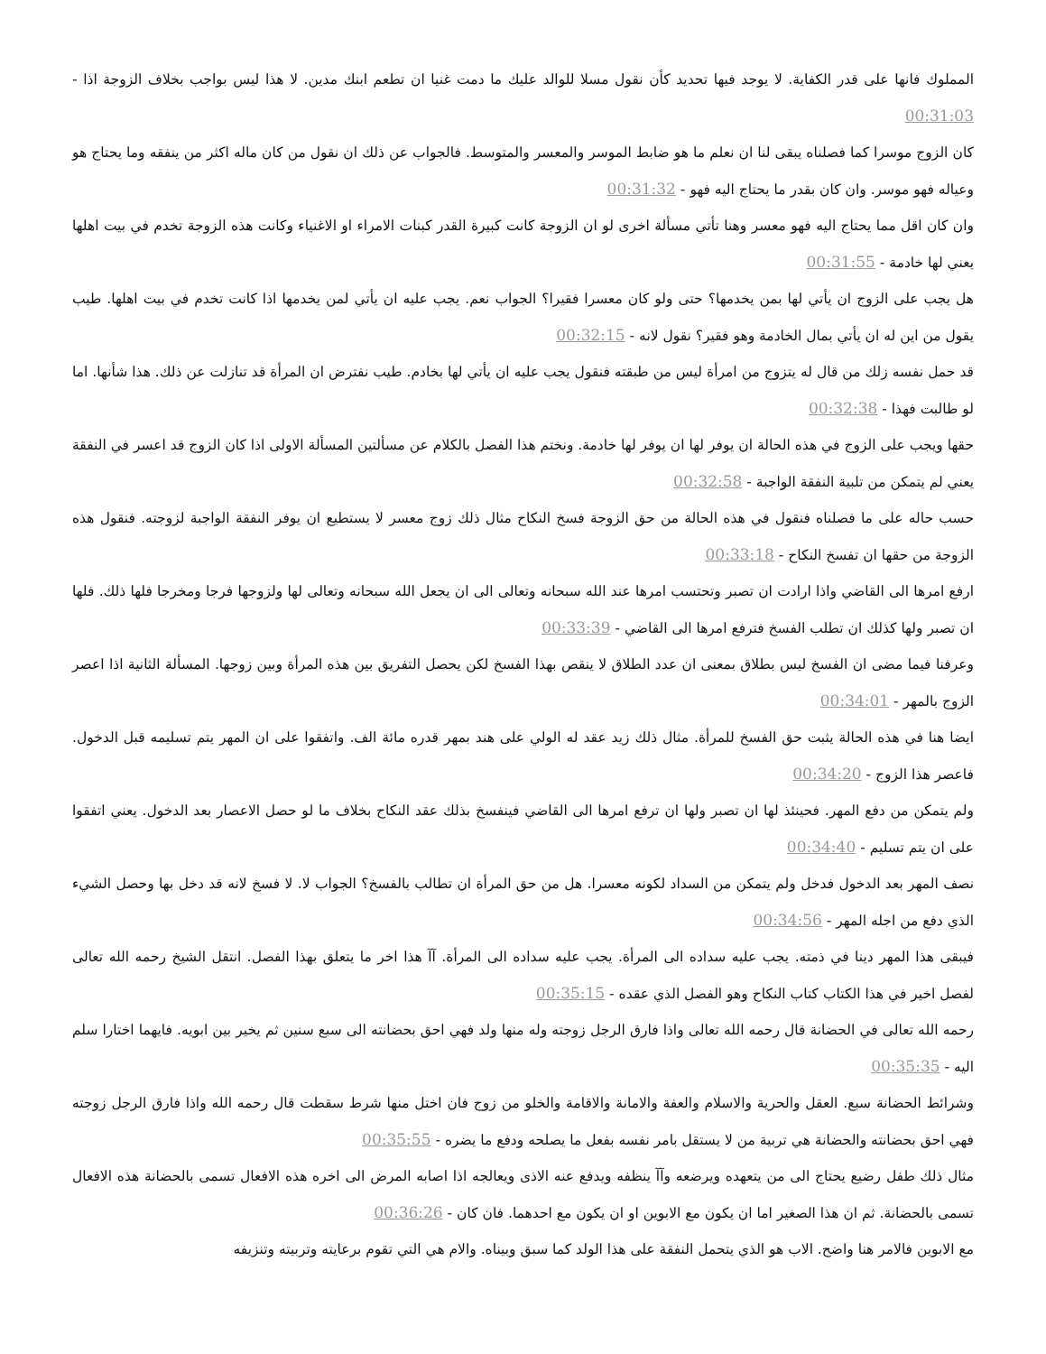المملوك فانها على قدر الكفاية. لا يوجد فيها تحديد كأن نقول مسلا للوالد عليك ما دمت غنيا ان تطعم ابنك مدين. لا هذا ليس بواجب بخلاف الزوجة اذا - 00:31:03
كان الزوج موسرا كما فصلناه يبقى لنا ان نعلم ما هو ضابط الموسر والمعسر والمتوسط. فالجواب عن ذلك ان نقول من كان ماله اكثر من ينفقه وما يحتاج هو وعياله فهو موسر. وان كان بقدر ما يحتاج اليه فهو - 00:31:32
وان كان اقل مما يحتاج اليه فهو معسر وهنا تأتي مسألة اخرى لو ان الزوجة كانت كبيرة القدر كبنات الامراء او الاغنياء وكانت هذه الزوجة تخدم في بيت اهلها يعني لها خادمة - 00:31:55
هل يجب على الزوج ان يأتي لها بمن يخدمها؟ حتى ولو كان معسرا فقيرا؟ الجواب نعم. يجب عليه ان يأتي لمن يخدمها اذا كانت تخدم في بيت اهلها. طيب يقول من اين له ان يأتي بمال الخادمة وهو فقير؟ نقول لانه - 00:32:15
قد حمل نفسه زلك من قال له يتزوج من امرأة ليس من طبقته فنقول يجب عليه ان يأتي لها بخادم. طيب نفترض ان المرأة قد تنازلت عن ذلك. هذا شأنها. اما لو طالبت فهذا - 00:32:38
حقها ويجب على الزوج في هذه الحالة ان يوفر لها ان يوفر لها خادمة. ونختم هذا الفصل بالكلام عن مسألتين المسألة الاولى اذا كان الزوج قد اعسر في النفقة يعني لم يتمكن من تلبية النفقة الواجبة - 00:32:58
حسب حاله على ما فصلناه فنقول في هذه الحالة من حق الزوجة فسخ النكاح مثال ذلك زوج معسر لا يستطيع ان يوفر النفقة الواجبة لزوجته. فنقول هذه الزوجة من حقها ان تفسخ النكاح - 00:33:18
ارفع امرها الى القاضي واذا ارادت ان تصبر وتحتسب امرها عند الله سبحانه وتعالى الى ان يجعل الله سبحانه وتعالى لها ولزوجها فرجا ومخرجا فلها ذلك. فلها ان تصبر ولها كذلك ان تطلب الفسخ فترفع امرها الى القاضي - 00:33:39
وعرفنا فيما مضى ان الفسخ ليس بطلاق بمعنى ان عدد الطلاق لا ينقص بهذا الفسخ لكن يحصل التفريق بين هذه المرأة وبين زوجها. المسألة الثانية اذا اعصر الزوج بالمهر - 00:34:01
ايضا هنا في هذه الحالة يثبت حق الفسخ للمرأة. مثال ذلك زيد عقد له الولي على هند بمهر قدره مائة الف. واتفقوا على ان المهر يتم تسليمه قبل الدخول. فاعصر هذا الزوج - 00:34:20
ولم يتمكن من دفع المهر. فحينئذ لها ان تصبر ولها ان ترفع امرها الى القاضي فينفسخ بذلك عقد النكاح بخلاف ما لو حصل الاعصار بعد الدخول. يعني اتفقوا على ان يتم تسليم - 00:34:40
نصف المهر بعد الدخول فدخل ولم يتمكن من السداد لكونه معسرا. هل من حق المرأة ان تطالب بالفسخ؟ الجواب لا. لا فسخ لانه قد دخل بها وحصل الشيء الذي دفع من اجله المهر - 00:34:56
فيبقى هذا المهر دينا في ذمته. يجب عليه سداده الى المرأة. يجب عليه سداده الى المرأة. آآ هذا اخر ما يتعلق بهذا الفصل. انتقل الشيخ رحمه الله تعالى لفصل اخير في هذا الكتاب كتاب النكاح وهو الفصل الذي عقده - 00:35:15
رحمه الله تعالى في الحضانة قال رحمه الله تعالى واذا فارق الرجل زوجته وله منها ولد فهي احق بحضانته الى سبع سنين ثم يخير بين ابويه. فايهما اختارا سلم اليه - 00:35:35
وشرائط الحضانة سبع. العقل والحرية والاسلام والعفة والامانة والاقامة والخلو من زوج فان اختل منها شرط سقطت قال رحمه الله واذا فارق الرجل زوجته فهي احق بحضانته والحضانة هي تربية من لا يستقل بامر نفسه بفعل ما يصلحه ودفع ما يضره - 00:35:55
مثال ذلك طفل رضيع يحتاج الى من يتعهده ويرضعه وآآ ينظفه ويدفع عنه الاذى ويعالجه اذا اصابه المرض الى اخره هذه الافعال تسمى بالحضانة هذه الافعال تسمى بالحضانة. ثم ان هذا الصغير اما ان يكون مع الابوين او ان يكون مع احدهما. فان كان - 00:36:26
مع الابوين فالامر هنا واضح. الاب هو الذي يتحمل النفقة على هذا الولد كما سبق وبيناه. والام هي التي تقوم برعايته وتربيته وتنزيفه